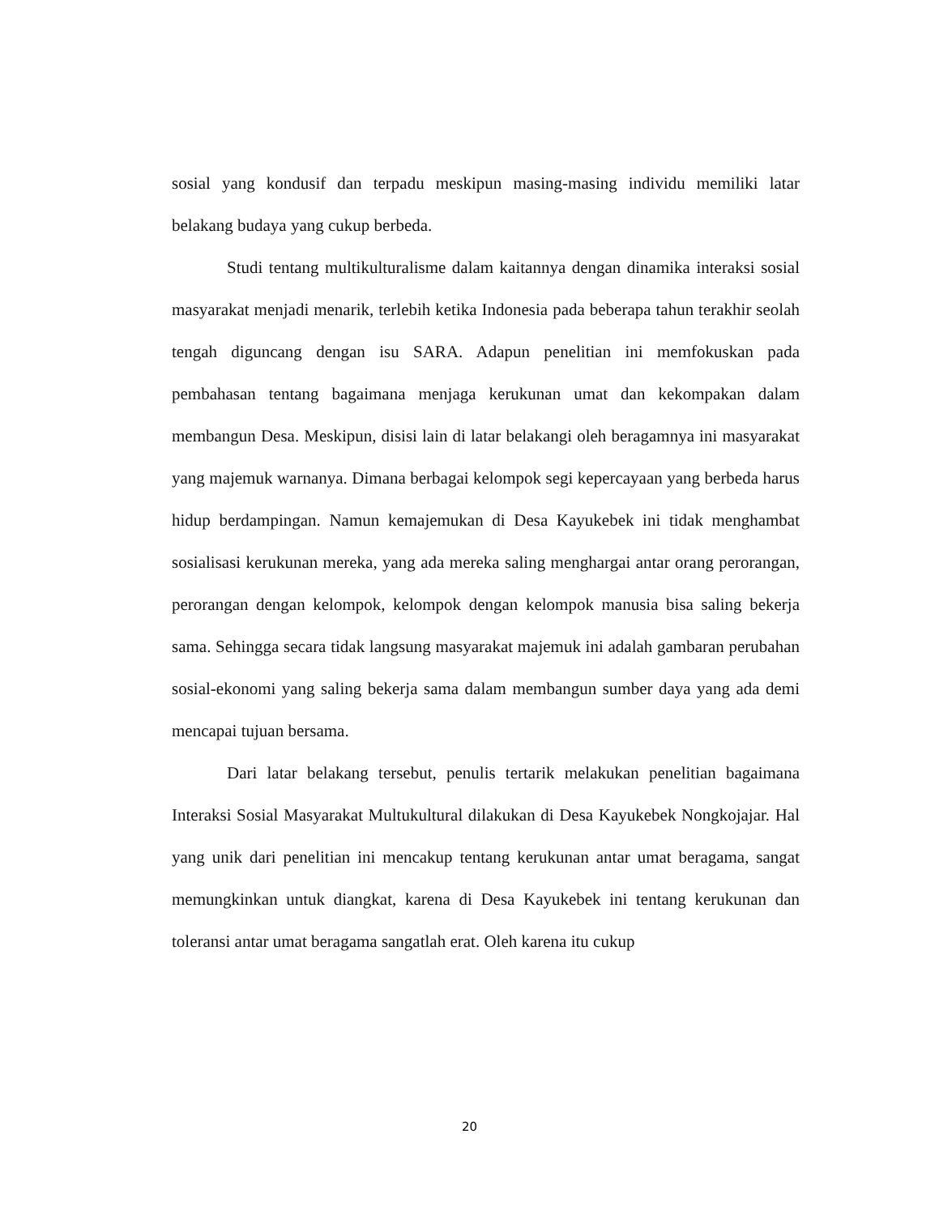sosial yang kondusif dan terpadu meskipun masing-masing individu memiliki latar belakang budaya yang cukup berbeda.
Studi tentang multikulturalisme dalam kaitannya dengan dinamika interaksi sosial masyarakat menjadi menarik, terlebih ketika Indonesia pada beberapa tahun terakhir seolah tengah diguncang dengan isu SARA. Adapun penelitian ini memfokuskan pada pembahasan tentang bagaimana menjaga kerukunan umat dan kekompakan dalam membangun Desa. Meskipun, disisi lain di latar belakangi oleh beragamnya ini masyarakat yang majemuk warnanya. Dimana berbagai kelompok segi kepercayaan yang berbeda harus hidup berdampingan. Namun kemajemukan di Desa Kayukebek ini tidak menghambat sosialisasi kerukunan mereka, yang ada mereka saling menghargai antar orang perorangan, perorangan dengan kelompok, kelompok dengan kelompok manusia bisa saling bekerja sama. Sehingga secara tidak langsung masyarakat majemuk ini adalah gambaran perubahan sosial-ekonomi yang saling bekerja sama dalam membangun sumber daya yang ada demi mencapai tujuan bersama.
Dari latar belakang tersebut, penulis tertarik melakukan penelitian bagaimana Interaksi Sosial Masyarakat Multukultural dilakukan di Desa Kayukebek Nongkojajar. Hal yang unik dari penelitian ini mencakup tentang kerukunan antar umat beragama, sangat memungkinkan untuk diangkat, karena di Desa Kayukebek ini tentang kerukunan dan toleransi antar umat beragama sangatlah erat. Oleh karena itu cukup
20